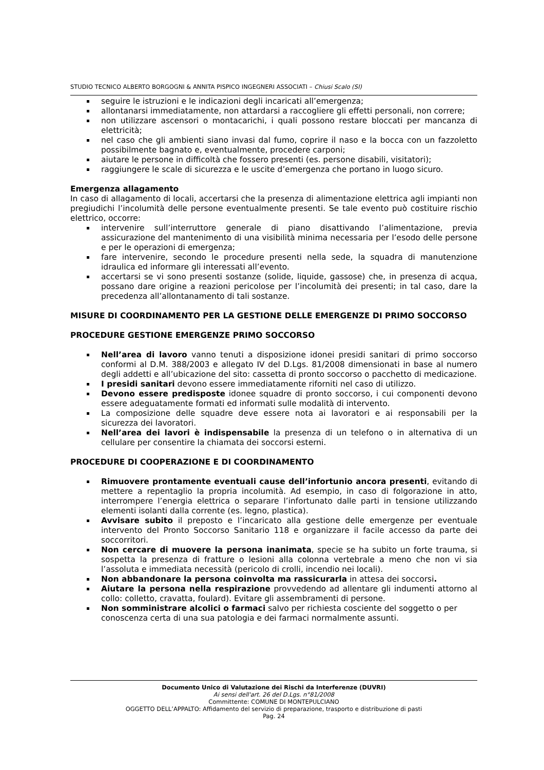STUDIO TECNICO ALBERTO BORGOGNI & ANNITA PISPICO INGEGNERI ASSOCIATI – Chiusi Scalo (SI)
seguire le istruzioni e le indicazioni degli incaricati all’emergenza;
allontanarsi immediatamente, non attardarsi a raccogliere gli effetti personali, non correre;
non utilizzare ascensori o montacarichi, i quali possono restare bloccati per mancanza di elettricità;
nel caso che gli ambienti siano invasi dal fumo, coprire il naso e la bocca con un fazzoletto possibilmente bagnato e, eventualmente, procedere carponi;
aiutare le persone in difficoltà che fossero presenti (es. persone disabili, visitatori);
raggiungere le scale di sicurezza e le uscite d’emergenza che portano in luogo sicuro.
Emergenza allagamento
In caso di allagamento di locali, accertarsi che la presenza di alimentazione elettrica agli impianti non pregiudichi l’incolumità delle persone eventualmente presenti. Se tale evento può costituire rischio elettrico, occorre:
intervenire sull’interruttore generale di piano disattivando l’alimentazione, previa assicurazione del mantenimento di una visibilità minima necessaria per l’esodo delle persone e per le operazioni di emergenza;
fare intervenire, secondo le procedure presenti nella sede, la squadra di manutenzione idraulica ed informare gli interessati all’evento.
accertarsi se vi sono presenti sostanze (solide, liquide, gassose) che, in presenza di acqua, possano dare origine a reazioni pericolose per l’incolumità dei presenti; in tal caso, dare la precedenza all’allontanamento di tali sostanze.
MISURE DI COORDINAMENTO PER LA GESTIONE DELLE EMERGENZE DI PRIMO SOCCORSO
PROCEDURE GESTIONE EMERGENZE PRIMO SOCCORSO
Nell’area di lavoro vanno tenuti a disposizione idonei presidi sanitari di primo soccorso conformi al D.M. 388/2003 e allegato IV del D.Lgs. 81/2008 dimensionati in base al numero degli addetti e all’ubicazione del sito: cassetta di pronto soccorso o pacchetto di medicazione.
I presidi sanitari devono essere immediatamente riforniti nel caso di utilizzo.
Devono essere predisposte idonee squadre di pronto soccorso, i cui componenti devono essere adeguatamente formati ed informati sulle modalità di intervento.
La composizione delle squadre deve essere nota ai lavoratori e ai responsabili per la sicurezza dei lavoratori.
Nell’area dei lavori è indispensabile la presenza di un telefono o in alternativa di un cellulare per consentire la chiamata dei soccorsi esterni.
PROCEDURE DI COOPERAZIONE E DI COORDINAMENTO
Rimuovere prontamente eventuali cause dell’infortunio ancora presenti, evitando di mettere a repentaglio la propria incolumità. Ad esempio, in caso di folgorazione in atto, interrompere l’energia elettrica o separare l’infortunato dalle parti in tensione utilizzando elementi isolanti dalla corrente (es. legno, plastica).
Avvisare subito il preposto e l’incaricato alla gestione delle emergenze per eventuale intervento del Pronto Soccorso Sanitario 118 e organizzare il facile accesso da parte dei soccorritori.
Non cercare di muovere la persona inanimata, specie se ha subito un forte trauma, si sospetta la presenza di fratture o lesioni alla colonna vertebrale a meno che non vi sia l’assoluta e immediata necessità (pericolo di crolli, incendio nei locali).
Non abbandonare la persona coinvolta ma rassicurarla in attesa dei soccorsi.
Aiutare la persona nella respirazione provvedendo ad allentare gli indumenti attorno al collo: colletto, cravatta, foulard). Evitare gli assembramenti di persone.
Non somministrare alcolici o farmaci salvo per richiesta cosciente del soggetto o per conoscenza certa di una sua patologia e dei farmaci normalmente assunti.
Documento Unico di Valutazione dei Rischi da Interferenze (DUVRI)
Ai sensi dell'art. 26 del D.Lgs. n°81/2008
Committente: COMUNE DI MONTEPULCIANO
OGGETTO DELL’APPALTO: Affidamento del servizio di preparazione, trasporto e distribuzione di pasti
Pag. 24